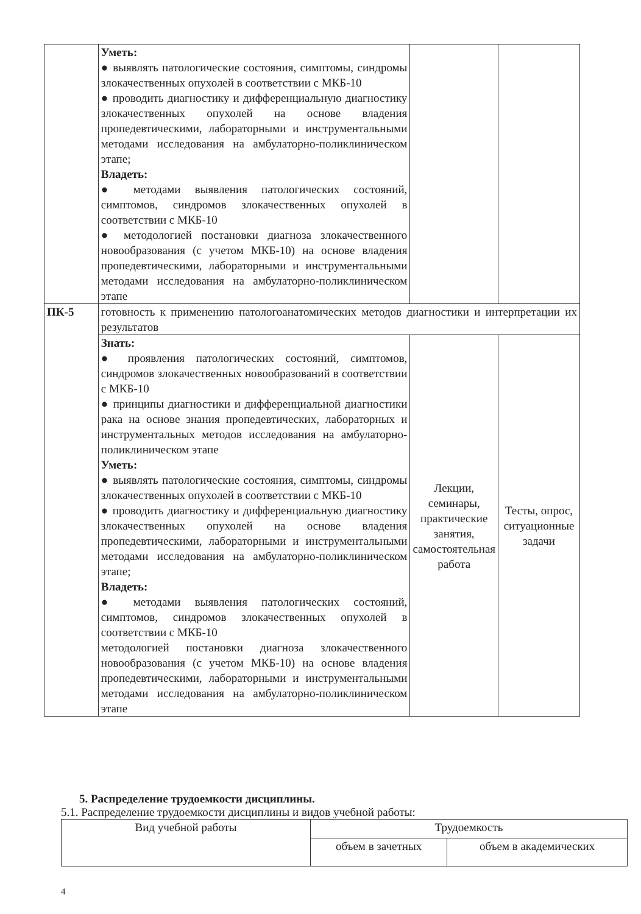| | Уметь: ● выявлять патологические состояния, симптомы, синдромы злокачественных опухолей в соответствии с МКБ-10 ● проводить диагностику и дифференциальную диагностику злокачественных опухолей на основе владения пропедевтическими, лабораторными и инструментальными методами исследования на амбулаторно-поликлиническом этапе; Владеть: ● методами выявления патологических состояний, симптомов, синдромов злокачественных опухолей в соответствии с МКБ-10 ● методологией постановки диагноза злокачественного новообразования (с учетом МКБ-10) на основе владения пропедевтическими, лабораторными и инструментальными методами исследования на амбулаторно-поликлиническом этапе | | |
| ПК-5 | готовность к применению патологоанатомических методов диагностики и интерпретации их результатов | | |
| | Знать: ● проявления патологических состояний, симптомов, синдромов злокачественных новообразований в соответствии с МКБ-10 ● принципы диагностики и дифференциальной диагностики рака на основе знания пропедевтических, лабораторных и инструментальных методов исследования на амбулаторно-поликлиническом этапе Уметь: ● выявлять патологические состояния, симптомы, синдромы злокачественных опухолей в соответствии с МКБ-10 ● проводить диагностику и дифференциальную диагностику злокачественных опухолей на основе владения пропедевтическими, лабораторными и инструментальными методами исследования на амбулаторно-поликлиническом этапе; Владеть: ● методами выявления патологических состояний, симптомов, синдромов злокачественных опухолей в соответствии с МКБ-10 методологией постановки диагноза злокачественного новообразования (с учетом МКБ-10) на основе владения пропедевтическими, лабораторными и инструментальными методами исследования на амбулаторно-поликлиническом этапе | Лекции, семинары, практические занятия, самостоятельная работа | Тесты, опрос, ситуационные задачи |
5. Распределение трудоемкости дисциплины.
5.1. Распределение трудоемкости дисциплины и видов учебной работы:
| Вид учебной работы | Трудоемкость | |
| --- | --- | --- |
| | объем в зачетных | объем в академических |
4